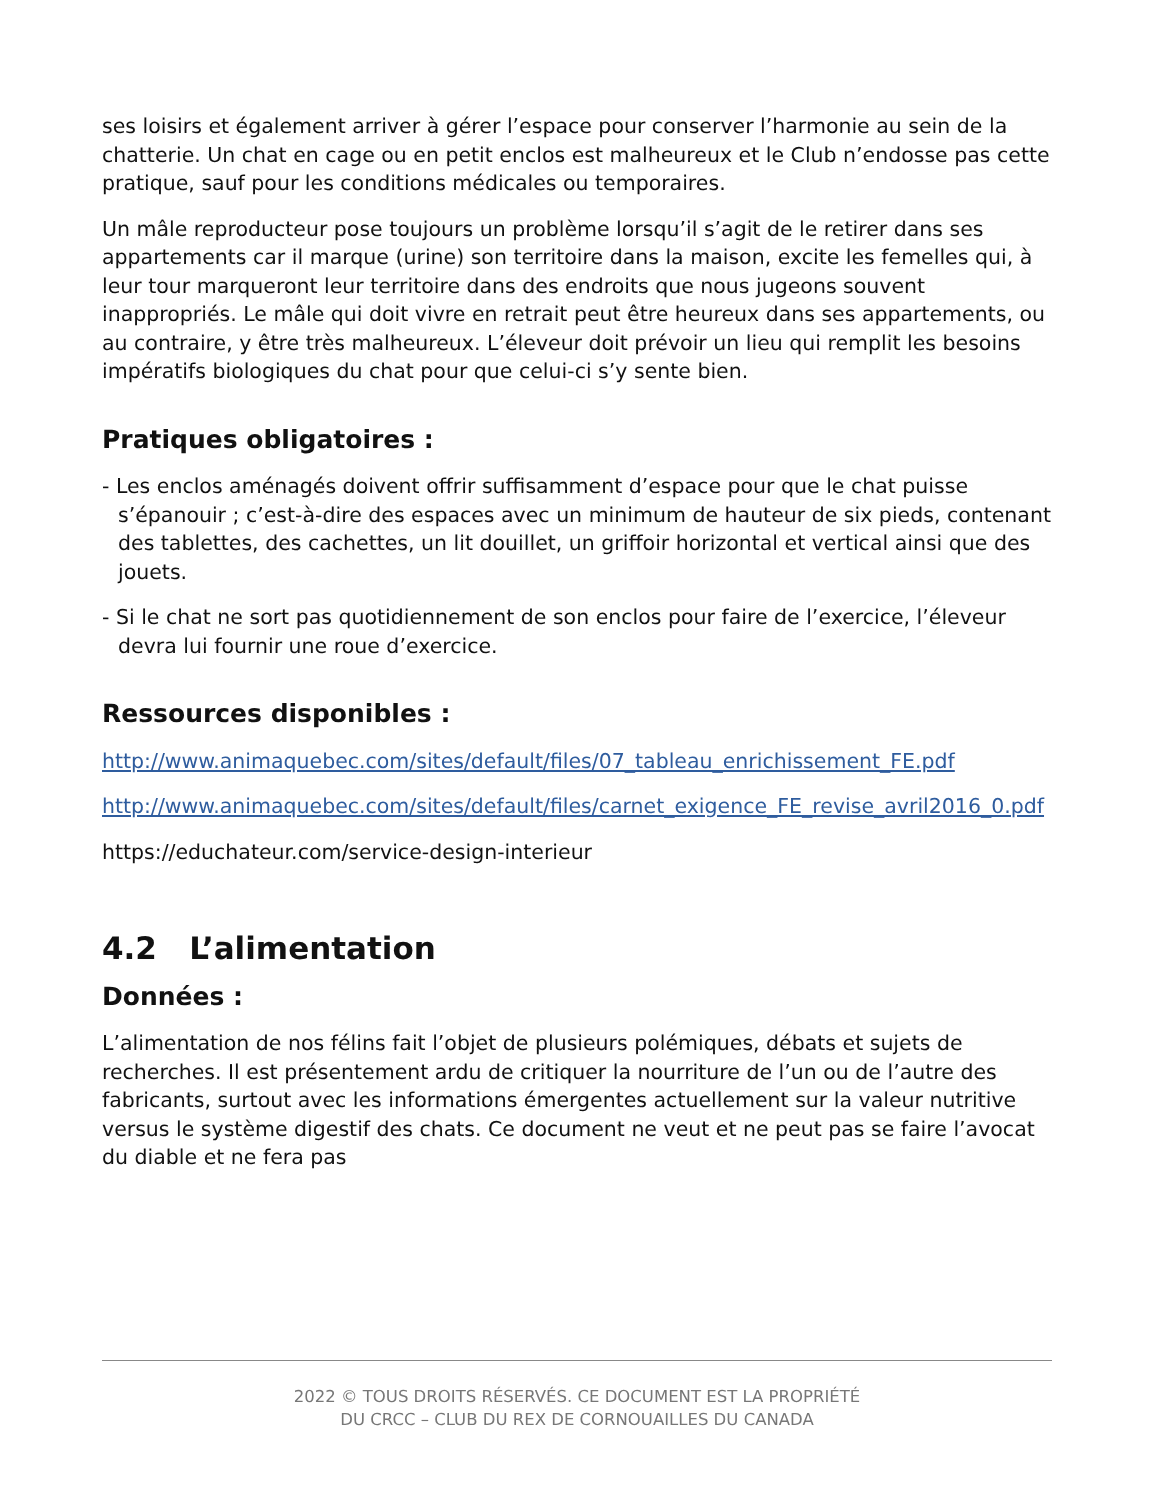ses loisirs et également arriver à gérer l’espace pour conserver l’harmonie au sein de la chatterie. Un chat en cage ou en petit enclos est malheureux et le Club n’endosse pas cette pratique, sauf pour les conditions médicales ou temporaires.
Un mâle reproducteur pose toujours un problème lorsqu’il s’agit de le retirer dans ses appartements car il marque (urine) son territoire dans la maison, excite les femelles qui, à leur tour marqueront leur territoire dans des endroits que nous jugeons souvent inappropriés. Le mâle qui doit vivre en retrait peut être heureux dans ses appartements, ou au contraire, y être très malheureux. L’éleveur doit prévoir un lieu qui remplit les besoins impératifs biologiques du chat pour que celui-ci s’y sente bien.
Pratiques obligatoires :
- Les enclos aménagés doivent offrir suffisamment d’espace pour que le chat puisse s’épanouir ; c’est-à-dire des espaces avec un minimum de hauteur de six pieds, contenant des tablettes, des cachettes, un lit douillet, un griffoir horizontal et vertical ainsi que des jouets.
- Si le chat ne sort pas quotidiennement de son enclos pour faire de l’exercice, l’éleveur devra lui fournir une roue d’exercice.
Ressources disponibles :
http://www.animaquebec.com/sites/default/files/07_tableau_enrichissement_FE.pdf
http://www.animaquebec.com/sites/default/files/carnet_exigence_FE_revise_avril2016_0.pdf
https://educhateur.com/service-design-interieur
4.2 L’alimentation
Données :
L’alimentation de nos félins fait l’objet de plusieurs polémiques, débats et sujets de recherches. Il est présentement ardu de critiquer la nourriture de l’un ou de l’autre des fabricants, surtout avec les informations émergentes actuellement sur la valeur nutritive versus le système digestif des chats. Ce document ne veut et ne peut pas se faire l’avocat du diable et ne fera pas
2022 © TOUS DROITS RÉSERVÉS. CE DOCUMENT EST LA PROPRIÉTÉ
DU CRCC – CLUB DU REX DE CORNOUAILLES DU CANADA